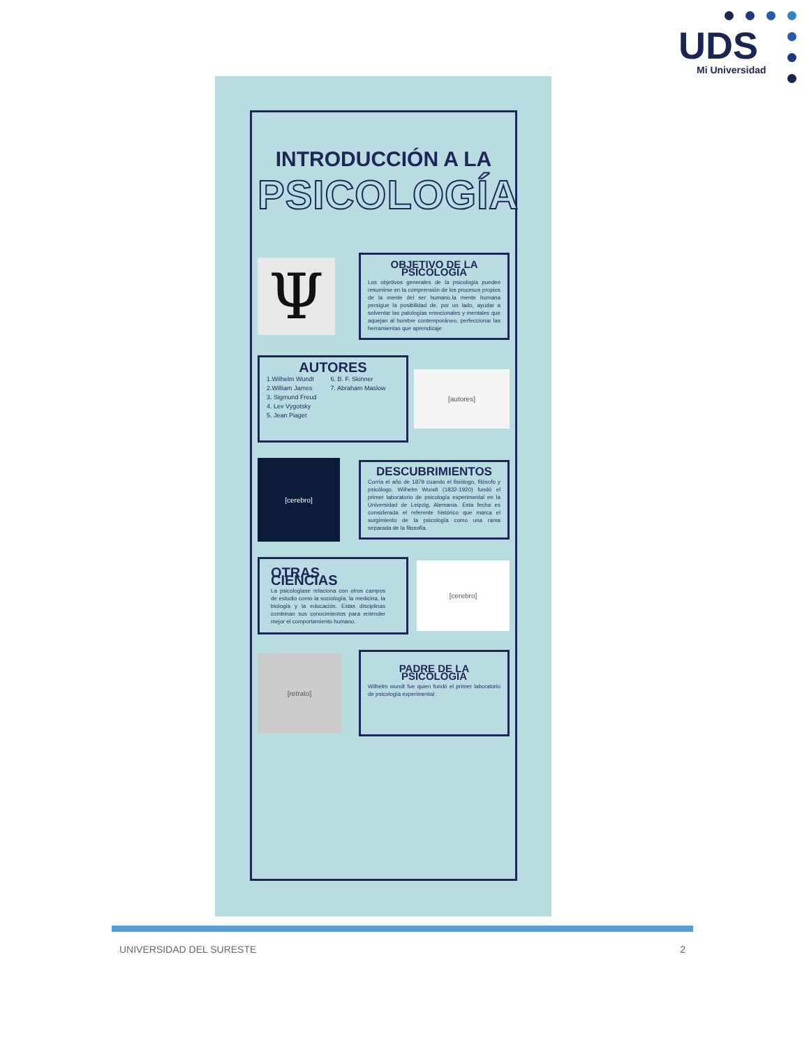UDS
Mi Universidad
INTRODUCCIÓN A LA
PSICOLOGÍA
Ψ
OBJETIVO DE LA PSICOLOGÍA
Los objetivos generales de la psicología pueden resumirse en la comprensión de los procesos propios de la mente del ser humano.la mente humana persigue la posibilidad de, por un lado, ayudar a solventar las patologías emocionales y mentales que aquejan al hombre contemporáneo, perfeccionar las herramientas que aprendizaje
AUTORES
1.Wilhelm Wundt
2.William James
3. Sigmund Freud
4. Lev Vygotsky
5. Jean Piaget
6. B. F. Skinner
7. Abraham Maslow
[autores]
[cerebro]
DESCUBRIMIENTOS
Corría el año de 1879 cuando el fisiólogo, filósofo y psicólogo, Wilhelm Wundt (1832-1920) fundó el primer laboratorio de psicología experimental en la Universidad de Leipzig, Alemania. Esta fecha es considerada el referente histórico que marca el surgimiento de la psicología como una rama separada de la filosofía.
OTRAS CIENCIAS
La psicologiase relaciona con otros campos de estudio como la sociología, la medicina, la biología y la educación. Estas disciplinas combinan sus conocimientos para entender mejor el comportamiento humano.
[cerebro]
[retrato]
PADRE DE LA PSICOLOGIA
Wilhelm wundt fue quien fundó el primer laboratorio de psicología experimental .
UNIVERSIDAD DEL SURESTE 2